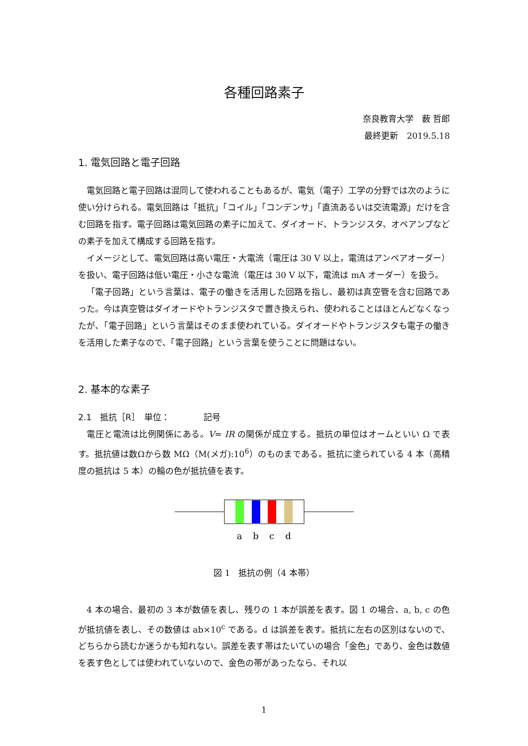各種回路素子
奈良教育大学　薮 哲郎
最終更新　2019.5.18
1. 電気回路と電子回路
電気回路と電子回路は混同して使われることもあるが、電気（電子）工学の分野では次のように使い分けられる。電気回路は「抵抗」「コイル」「コンデンサ」「直流あるいは交流電源」だけを含む回路を指す。電子回路は電気回路の素子に加えて、ダイオード、トランジスタ、オペアンプなどの素子を加えて構成する回路を指す。
イメージとして、電気回路は高い電圧・大電流（電圧は 30 V 以上，電流はアンペアオーダー）を扱い、電子回路は低い電圧・小さな電流（電圧は 30 V 以下，電流は mA オーダー）を扱う。
「電子回路」という言葉は、電子の働きを活用した回路を指し、最初は真空管を含む回路であった。今は真空管はダイオードやトランジスタで置き換えられ、使われることはほとんどなくなったが、「電子回路」という言葉はそのまま使われている。ダイオードやトランジスタも電子の働きを活用した素子なので、「電子回路」という言葉を使うことに問題はない。
2. 基本的な素子
2.1　抵抗［R］　単位：　　　　記号
電圧と電流は比例関係にある。V= IR の関係が成立する。抵抗の単位はオームといい Ω で表す。抵抗値は数Ωから数 MΩ（M(メガ):10<sup>6</sup>）のものまである。抵抗に塗られている 4 本（高精度の抵抗は 5 本）の輪の色が抵抗値を表す。
a
b
c
d
図 1　抵抗の例（4 本帯）
4 本の場合、最初の 3 本が数値を表し、残りの 1 本が誤差を表す。図 1 の場合、a, b, c の色が抵抗値を表し、その数値は ab×10<sup>c</sup> である。d は誤差を表す。抵抗に左右の区別はないので、どちらから読むか迷うかも知れない。誤差を表す帯はたいていの場合「金色」であり、金色は数値を表す色としては使われていないので、金色の帯があったなら、それ以
1